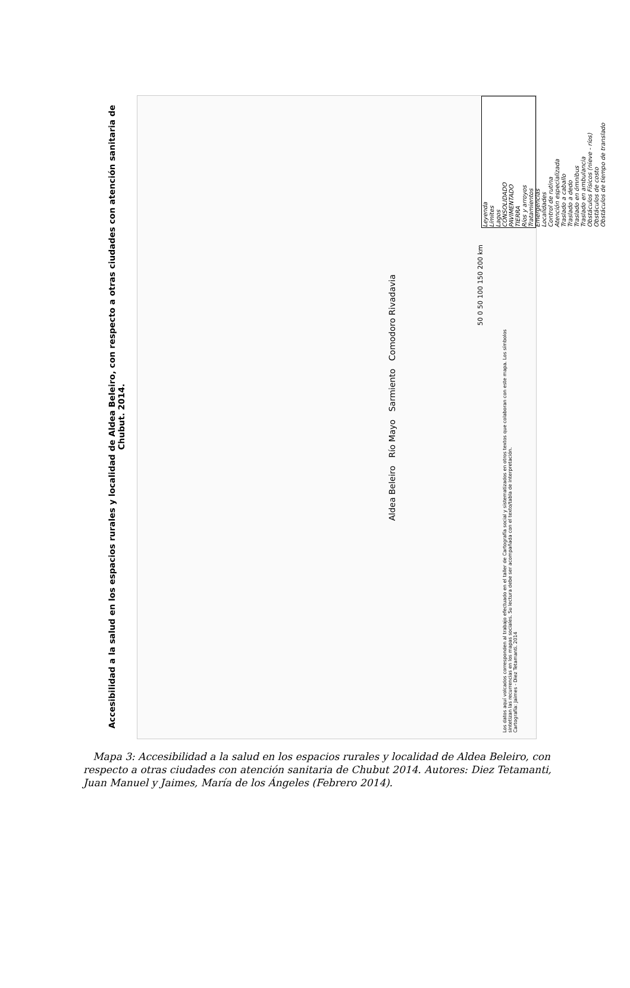Leyenda
Límites
Lagos
CONSOLIDADO
PAVIMENTADO
TIERRA
Ríos y arroyos
Tratamientos
Emergencias
Localidades
Control de rutina
Atención especializada
Traslado a caballo
Traslado a dedo
Traslado en ómnibus
Traslado en ambulancia
Obstáculos Físicos (nieve - ríos)
Obstáculos de costo
Obstáculos de tiempo de translado
Aldea Beleiro Río Mayo Sarmiento Comodoro Rivadavia
50 0 50 100 150 200 km
Los datos aquí volcados corresponden al trabajo efectuado en el taller de Cartografía social y sistematizados en otros textos que colaboran con este mapa. Los símbolos sintetizan las recurrencias en los mapas sociales. Su lectura debe ser acompañada con el texto/tabla de interpretación.
Cartografía: Jaimes - Diez Tetamanti. 2014
Accesibilidad a la salud en los espacios rurales y localidad de Aldea Beleiro, con respecto a otras ciudades con atención sanitaria de Chubut. 2014.
Mapa 3: Accesibilidad a la salud en los espacios rurales y localidad de Aldea Beleiro, con respecto a otras ciudades con atención sanitaria de Chubut 2014. Autores: Diez Tetamanti, Juan Manuel y Jaimes, María de los Ángeles (Febrero 2014).